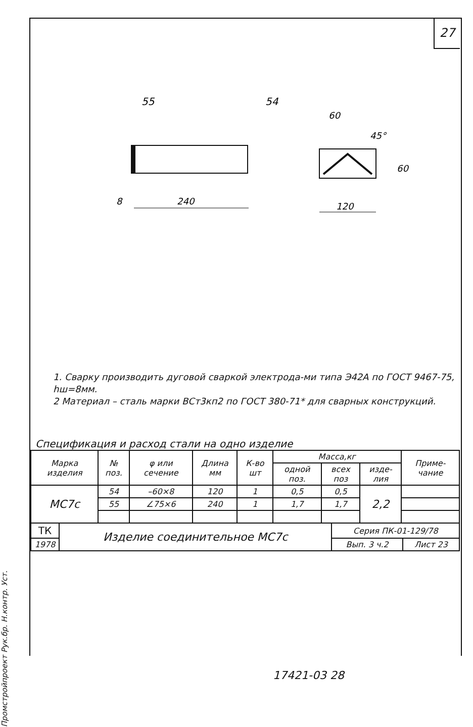Промстройпроект Рук.бр. Н.контр. Уст.
27
55
8
240
54
60
45°
60
120
1. Сварку производить дуговой сваркой электрода-ми типа Э42А по ГОСТ 9467-75, hш=8мм.
2 Материал – сталь марки ВСт3кп2 по ГОСТ 380-71* для сварных конструкций.
Спецификация и расход стали на одно изделие
| Марка изделия | № поз. | φ или сечение | Длина мм | К-во шт | Масса,кг | | | Приме-чание |
| --- | --- | --- | --- | --- | --- | --- | --- | --- |
| | | | | | одной поз. | всех поз | изде-лия | |
| МС7с | 54 | –60×8 | 120 | 1 | 0,5 | 0,5 | 2,2 | |
| | 55 | ∠75×6 | 240 | 1 | 1,7 | 1,7 | | |
| ТК | Изделие соединительное МС7с | Серия ПК-01-129/78 | |
| 1978 | | Вып. 3 ч.2 | Лист 23 |
17421-03 28